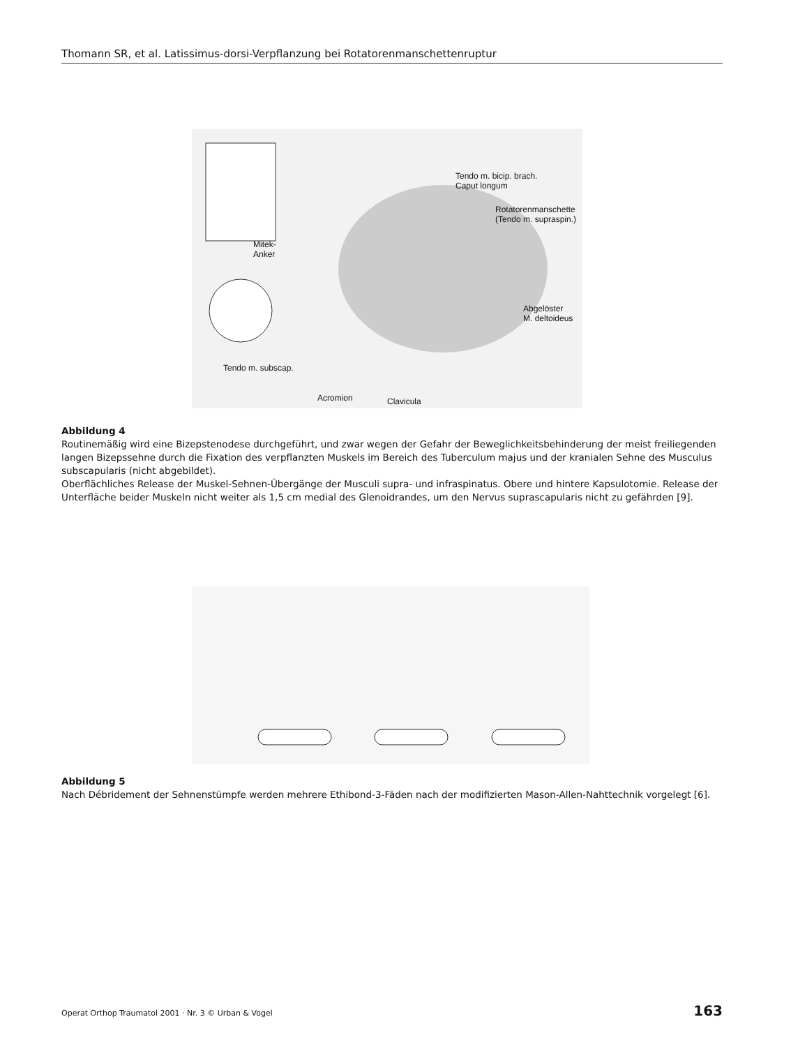Thomann SR, et al. Latissimus-dorsi-Verpflanzung bei Rotatorenmanschettenruptur
Tendo m. bicip. brach.
Caput longum
Rotatorenmanschette
(Tendo m. supraspin.)
Mitek-
Anker
Abgelöster
M. deltoideus
Tendo m. subscap.
Acromion Clavicula
Abbildung 4
Routinemäßig wird eine Bizepstenodese durchgeführt, und zwar wegen der Gefahr der Beweglichkeitsbehinderung der meist freiliegenden langen Bizepssehne durch die Fixation des verpflanzten Muskels im Bereich des Tuberculum majus und der kranialen Sehne des Musculus subscapularis (nicht abgebildet).
Oberflächliches Release der Muskel-Sehnen-Übergänge der Musculi supra- und infraspinatus. Obere und hintere Kapsulotomie. Release der Unterfläche beider Muskeln nicht weiter als 1,5 cm medial des Glenoidrandes, um den Nervus suprascapularis nicht zu gefährden [9].
Abbildung 5
Nach Débridement der Sehnenstümpfe werden mehrere Ethibond-3-Fäden nach der modifizierten Mason-Allen-Nahttechnik vorgelegt [6].
Operat Orthop Traumatol 2001 · Nr. 3 © Urban & Vogel 163